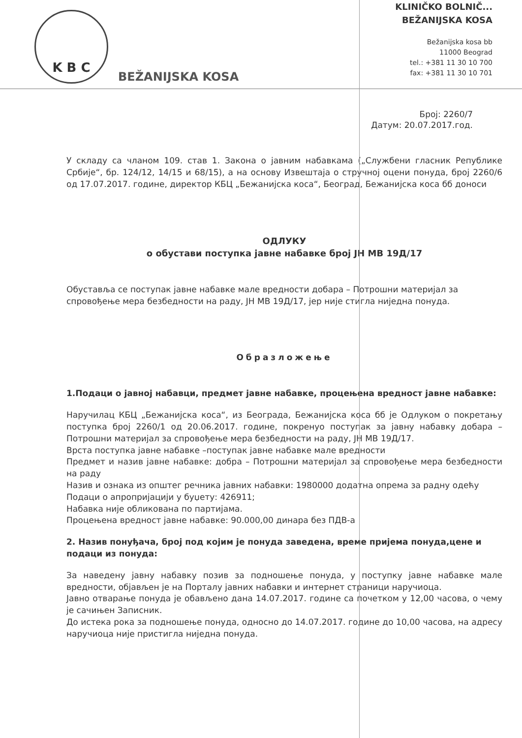K B C
BEŽANIJSKA KOSA
KLINIČKO BOLNIČ...
BEŽANIJSKA KOSA
Bežanijska kosa bb
11000 Beograd
tel.: +381 11 30 10 700
fax: +381 11 30 10 701
Број: 2260/7
Датум: 20.07.2017.год.
У складу са чланом 109. став 1. Закона о јавним набавкама („Службени гласник Републике Србије“, бр. 124/12, 14/15 и 68/15), а на основу Извештаја о стручној оцени понуда, број 2260/6 од 17.07.2017. године, директор КБЦ „Бежанијска коса“, Београд, Бежанијска коса бб доноси
ОДЛУКУ
о обустави поступка јавне набавке број ЈН МВ 19Д/17
Обуставља се поступак јавне набавке мале вредности добара – Потрошни материјал за спровођење мера безбедности на раду, ЈН МВ 19Д/17, јер није стигла ниједна понуда.
Образложење
1.Подаци о јавној набавци, предмет јавне набавке, процењена вредност јавне набавке:
Наручилац КБЦ „Бежанијска коса“, из Београда, Бежанијска коса бб је Одлуком о покретању поступка број 2260/1 од 20.06.2017. године, покренуо поступак за јавну набавку добара – Потрошни материјал за спровођење мера безбедности на раду, ЈН МВ 19Д/17.
Врста поступка јавне набавке –поступак јавне набавке мале вредности
Предмет и назив јавне набавке: добра – Потрошни материјал за спровођење мера безбедности на раду
Назив и ознака из општег речника јавних набавки: 1980000 додатна опрема за радну одећу
Подаци о апропријацији у буџету: 426911;
Набавка није обликована по партијама.
Процењена вредност јавне набавке: 90.000,00 динара без ПДВ-а
2. Назив понуђача, број под којим је понуда заведена, време пријема понуда,цене и подаци из понуда:
За наведену јавну набавку позив за подношење понуда, у поступку јавне набавке мале вредности, објављен је на Порталу јавних набавки и интернет страници наручиоца.
Јавно отварање понуда је обављено дана 14.07.2017. године са почетком у 12,00 часова, о чему је сачињен Записник.
До истека рока за подношење понуда, односно до 14.07.2017. године до 10,00 часова, на адресу наручиоца није пристигла ниједна понуда.